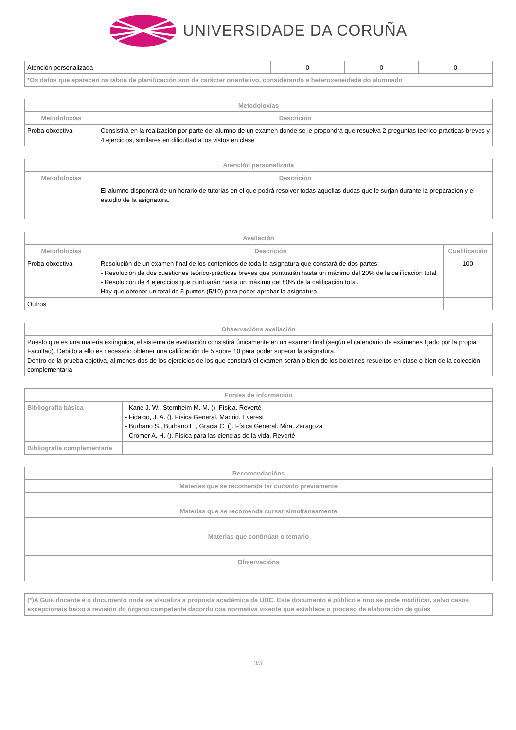UNIVERSIDADE DA CORUÑA
| Atención personalizada | 0 | 0 | 0 |
| *Os datos que aparecen na táboa de planificación son de carácter orientativo, considerando a heteroxeneidade do alumnado | | | |
| Metodoloxías | |
| --- | --- |
| Metodoloxías | Descrición |
| Proba obxectiva | Consistirá en la realización por parte del alumno de un examen donde se le propondrá que resuelva 2 preguntas teórico-prácticas breves y 4 ejercicios, similares en dificultad a los vistos en clase |
| Atención personalizada | |
| --- | --- |
| Metodoloxías | Descrición |
| | El alumno dispondrá de un horario de tutorias en el que podrá resolver todas aquellas dudas que le surjan durante la preparación y el estudio de la asignatura. |
| Avaliación | | |
| --- | --- | --- |
| Metodoloxías | Descrición | Cualificación |
| Proba obxectiva | Resolución de un examen final de los contenidos de toda la asignatura que constará de dos partes: - Resolución de dos cuestiones teórico-prácticas breves que puntuarán hasta un máximo del 20% de la calificación total - Resolución de 4 ejercicios que puntuarán hasta un máximo del 80% de la calificación total. Hay que obtener un total de 5 puntos (5/10) para poder aprobar la asignatura. | 100 |
| Outros | | |
| Observacións avaliación |
| --- |
| Puesto que es una materia extinguida, el sistema de evaluación consistirá únicamente en un examen final (según el calendario de exámenes fijado por la propia Facultad). Debido a ello es necesario obtener una calificación de 5 sobre 10 para poder superar la asignatura. Dentro de la prueba objetiva, al menos dos de los ejercicios de los que constará el examen serán o bien de los boletines resueltos en clase o bien de la colección complementaria |
| Fontes de información | |
| --- | --- |
| Bibliografía básica | - Kane J. W., Sternheim M. M. (). Física. Reverté - Fidalgo, J. A. (). Física General. Madrid. Everest - Burbano S., Burbano E., Gracia C. (). Física General. Mira. Zaragoza - Cromer A. H. (). Física para las ciencias de la vida. Reverté |
| Bibliografía complementaria | |
| Recomendacións |
| --- |
| Materias que se recomenda ter cursado previamente |
| Materias que se recomenda cursar simultaneamente |
| Materias que continúan o temario |
| Observacións |
| (*)A Guía docente é o documento onde se visualiza a proposta académica da UDC. Este documento é público e non se pode modificar, salvo casos excepcionais baixo a revisión do órgano competente dacordo coa normativa vixente que establece o proceso de elaboración de guías |
3/3